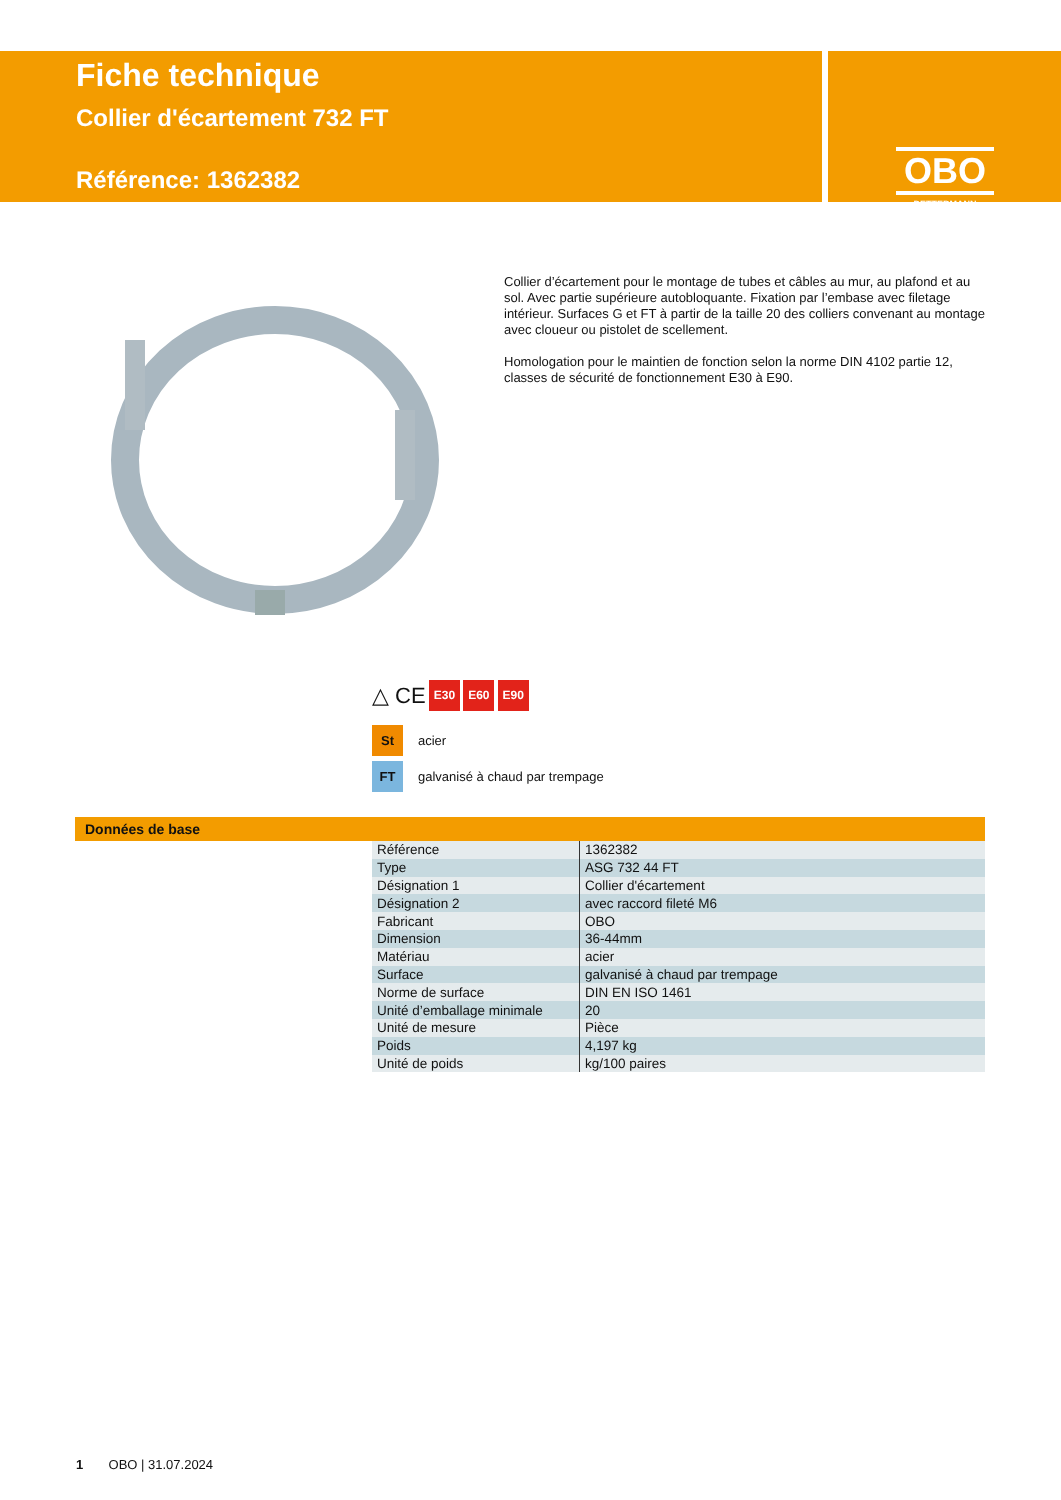Fiche technique
Collier d'écartement 732 FT
Référence: 1362382
OBO
BETTERMANN
Collier d’écartement pour le montage de tubes et câbles au mur, au plafond et au sol. Avec partie supérieure autobloquante. Fixation par l’embase avec filetage intérieur. Surfaces G et FT à partir de la taille 20 des colliers convenant au montage avec cloueur ou pistolet de scellement.
Homologation pour le maintien de fonction selon la norme DIN 4102 partie 12, classes de sécurité de fonctionnement E30 à E90.
△ CE E30 E60 E90
St acier
FT galvanisé à chaud par trempage
Données de base
| Référence | 1362382 |
| Type | ASG 732 44 FT |
| Désignation 1 | Collier d'écartement |
| Désignation 2 | avec raccord fileté M6 |
| Fabricant | OBO |
| Dimension | 36-44mm |
| Matériau | acier |
| Surface | galvanisé à chaud par trempage |
| Norme de surface | DIN EN ISO 1461 |
| Unité d’emballage minimale | 20 |
| Unité de mesure | Pièce |
| Poids | 4,197 kg |
| Unité de poids | kg/100 paires |
1 OBO | 31.07.2024